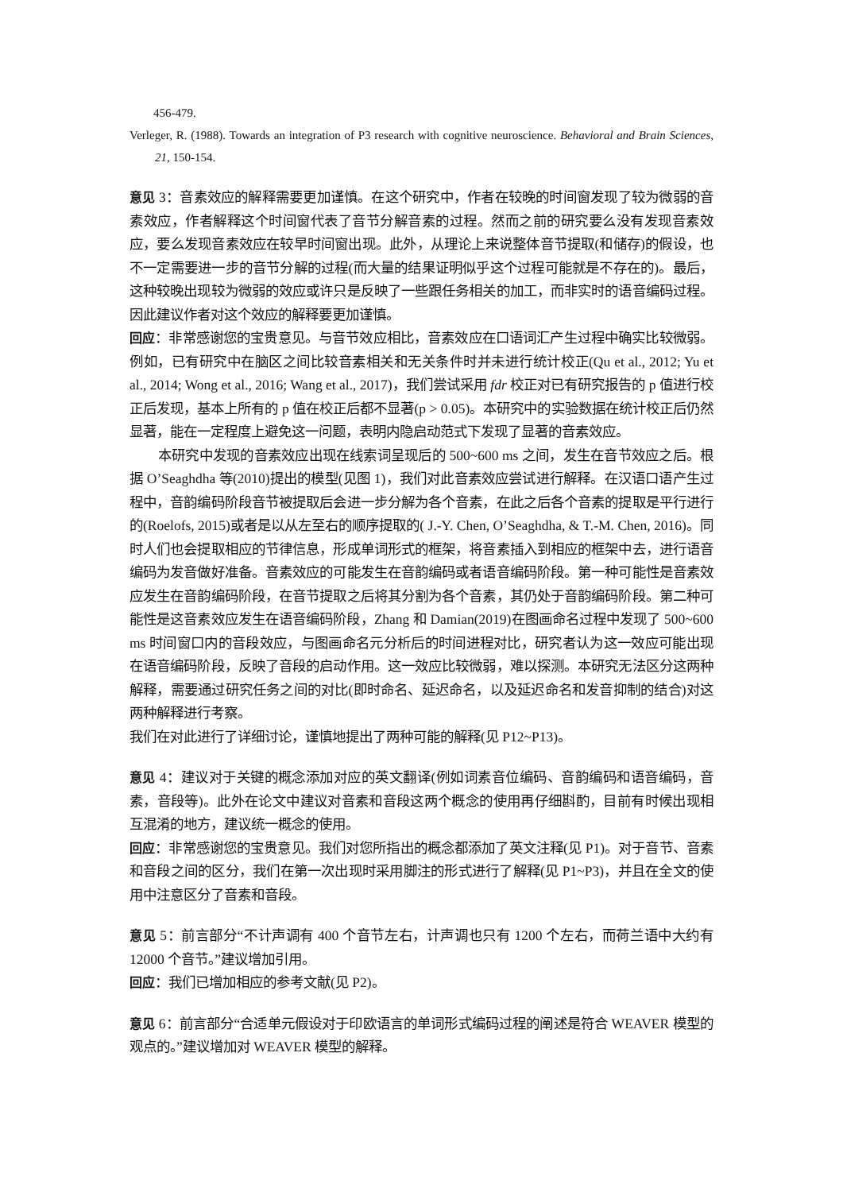456-479.
Verleger, R. (1988). Towards an integration of P3 research with cognitive neuroscience. Behavioral and Brain Sciences, 21, 150-154.
意见 3：音素效应的解释需要更加谨慎。在这个研究中，作者在较晚的时间窗发现了较为微弱的音素效应，作者解释这个时间窗代表了音节分解音素的过程。然而之前的研究要么没有发现音素效应，要么发现音素效应在较早时间窗出现。此外，从理论上来说整体音节提取(和储存)的假设，也不一定需要进一步的音节分解的过程(而大量的结果证明似乎这个过程可能就是不存在的)。最后，这种较晚出现较为微弱的效应或许只是反映了一些跟任务相关的加工，而非实时的语音编码过程。因此建议作者对这个效应的解释要更加谨慎。
回应：非常感谢您的宝贵意见。与音节效应相比，音素效应在口语词汇产生过程中确实比较微弱。例如，已有研究中在脑区之间比较音素相关和无关条件时并未进行统计校正(Qu et al., 2012; Yu et al., 2014; Wong et al., 2016; Wang et al., 2017)，我们尝试采用 fdr 校正对已有研究报告的 p 值进行校正后发现，基本上所有的 p 值在校正后都不显著(p > 0.05)。本研究中的实验数据在统计校正后仍然显著，能在一定程度上避免这一问题，表明内隐启动范式下发现了显著的音素效应。
本研究中发现的音素效应出现在线索词呈现后的 500~600 ms 之间，发生在音节效应之后。根据 O’Seaghdha 等(2010)提出的模型(见图 1)，我们对此音素效应尝试进行解释。在汉语口语产生过程中，音韵编码阶段音节被提取后会进一步分解为各个音素，在此之后各个音素的提取是平行进行的(Roelofs, 2015)或者是以从左至右的顺序提取的( J.-Y. Chen, O’Seaghdha, & T.-M. Chen, 2016)。同时人们也会提取相应的节律信息，形成单词形式的框架，将音素插入到相应的框架中去，进行语音编码为发音做好准备。音素效应的可能发生在音韵编码或者语音编码阶段。第一种可能性是音素效应发生在音韵编码阶段，在音节提取之后将其分割为各个音素，其仍处于音韵编码阶段。第二种可能性是这音素效应发生在语音编码阶段，Zhang 和 Damian(2019)在图画命名过程中发现了 500~600 ms 时间窗口内的音段效应，与图画命名元分析后的时间进程对比，研究者认为这一效应可能出现在语音编码阶段，反映了音段的启动作用。这一效应比较微弱，难以探测。本研究无法区分这两种解释，需要通过研究任务之间的对比(即时命名、延迟命名，以及延迟命名和发音抑制的结合)对这两种解释进行考察。
我们在对此进行了详细讨论，谨慎地提出了两种可能的解释(见 P12~P13)。
意见 4：建议对于关键的概念添加对应的英文翻译(例如词素音位编码、音韵编码和语音编码，音素，音段等)。此外在论文中建议对音素和音段这两个概念的使用再仔细斟酌，目前有时候出现相互混淆的地方，建议统一概念的使用。
回应：非常感谢您的宝贵意见。我们对您所指出的概念都添加了英文注释(见 P1)。对于音节、音素和音段之间的区分，我们在第一次出现时采用脚注的形式进行了解释(见 P1~P3)，并且在全文的使用中注意区分了音素和音段。
意见 5：前言部分“不计声调有 400 个音节左右，计声调也只有 1200 个左右，而荷兰语中大约有 12000 个音节。”建议增加引用。
回应：我们已增加相应的参考文献(见 P2)。
意见 6：前言部分“合适单元假设对于印欧语言的单词形式编码过程的阐述是符合 WEAVER 模型的观点的。”建议增加对 WEAVER 模型的解释。